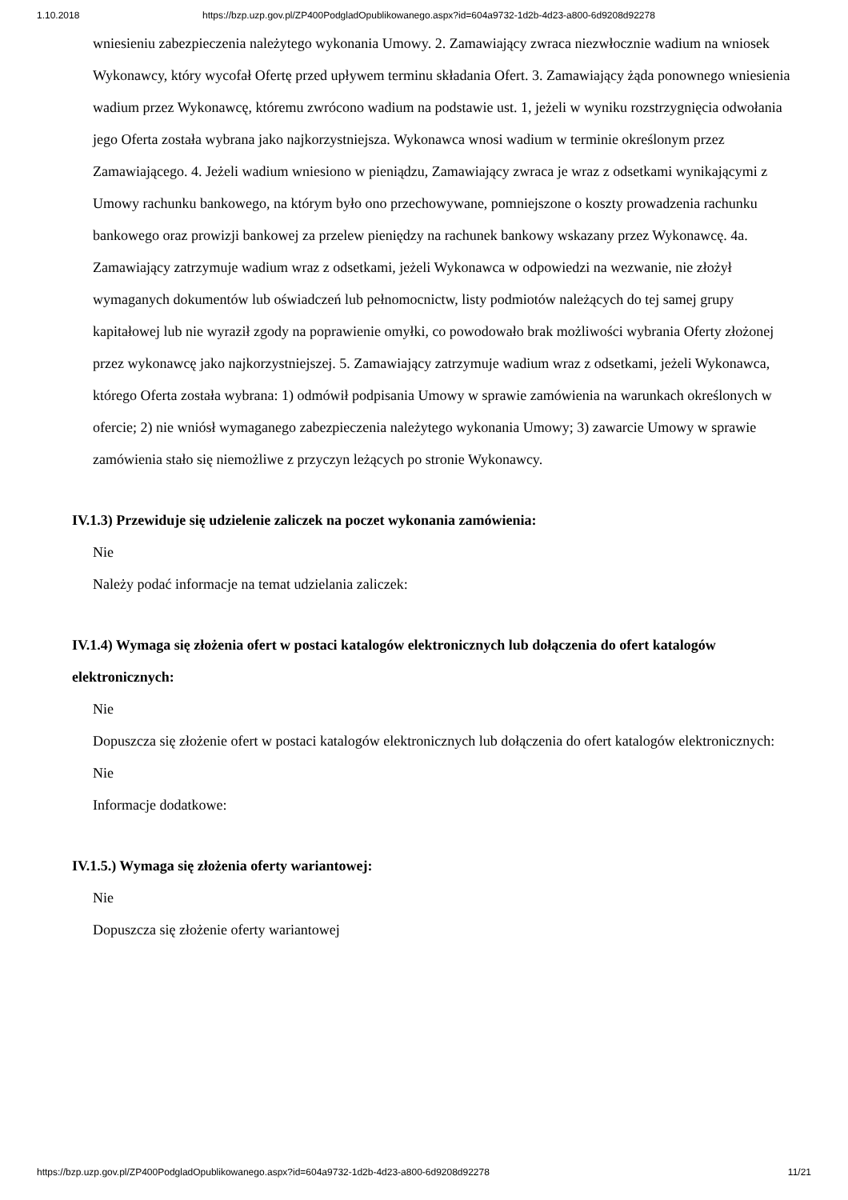1.10.2018 https://bzp.uzp.gov.pl/ZP400PodgladOpublikowanego.aspx?id=604a9732-1d2b-4d23-a800-6d9208d92278
wniesieniu zabezpieczenia należytego wykonania Umowy. 2. Zamawiający zwraca niezwłocznie wadium na wniosek Wykonawcy, który wycofał Ofertę przed upływem terminu składania Ofert. 3. Zamawiający żąda ponownego wniesienia wadium przez Wykonawcę, któremu zwrócono wadium na podstawie ust. 1, jeżeli w wyniku rozstrzygnięcia odwołania jego Oferta została wybrana jako najkorzystniejsza. Wykonawca wnosi wadium w terminie określonym przez Zamawiającego. 4. Jeżeli wadium wniesiono w pieniądzu, Zamawiający zwraca je wraz z odsetkami wynikającymi z Umowy rachunku bankowego, na którym było ono przechowywane, pomniejszone o koszty prowadzenia rachunku bankowego oraz prowizji bankowej za przelew pieniędzy na rachunek bankowy wskazany przez Wykonawcę. 4a. Zamawiający zatrzymuje wadium wraz z odsetkami, jeżeli Wykonawca w odpowiedzi na wezwanie, nie złożył wymaganych dokumentów lub oświadczeń lub pełnomocnictw, listy podmiotów należących do tej samej grupy kapitałowej lub nie wyraził zgody na poprawienie omyłki, co powodowało brak możliwości wybrania Oferty złożonej przez wykonawcę jako najkorzystniejszej. 5. Zamawiający zatrzymuje wadium wraz z odsetkami, jeżeli Wykonawca, którego Oferta została wybrana: 1) odmówił podpisania Umowy w sprawie zamówienia na warunkach określonych w ofercie; 2) nie wniósł wymaganego zabezpieczenia należytego wykonania Umowy; 3) zawarcie Umowy w sprawie zamówienia stało się niemożliwe z przyczyn leżących po stronie Wykonawcy.
IV.1.3) Przewiduje się udzielenie zaliczek na poczet wykonania zamówienia:
Nie
Należy podać informacje na temat udzielania zaliczek:
IV.1.4) Wymaga się złożenia ofert w postaci katalogów elektronicznych lub dołączenia do ofert katalogów elektronicznych:
Nie
Dopuszcza się złożenie ofert w postaci katalogów elektronicznych lub dołączenia do ofert katalogów elektronicznych:
Nie
Informacje dodatkowe:
IV.1.5.) Wymaga się złożenia oferty wariantowej:
Nie
Dopuszcza się złożenie oferty wariantowej
https://bzp.uzp.gov.pl/ZP400PodgladOpublikowanego.aspx?id=604a9732-1d2b-4d23-a800-6d9208d92278 11/21